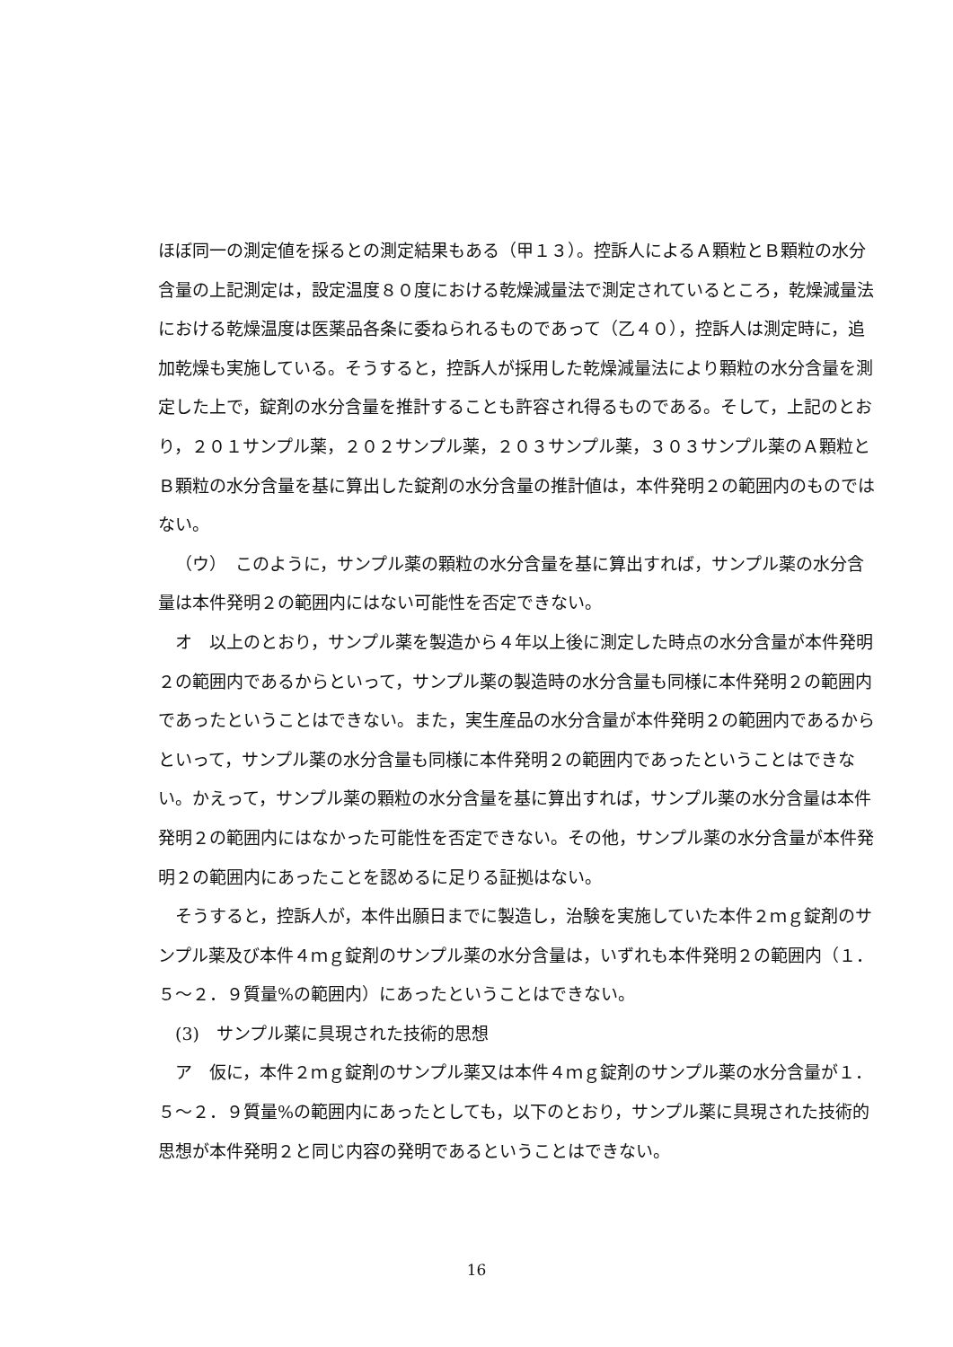ほぼ同一の測定値を採るとの測定結果もある（甲１３）。控訴人によるＡ顆粒とＢ顆粒の水分含量の上記測定は，設定温度８０度における乾燥減量法で測定されているところ，乾燥減量法における乾燥温度は医薬品各条に委ねられるものであって（乙４０），控訴人は測定時に，追加乾燥も実施している。そうすると，控訴人が採用した乾燥減量法により顆粒の水分含量を測定した上で，錠剤の水分含量を推計することも許容され得るものである。そして，上記のとおり，２０１サンプル薬，２０２サンプル薬，２０３サンプル薬，３０３サンプル薬のＡ顆粒とＢ顆粒の水分含量を基に算出した錠剤の水分含量の推計値は，本件発明２の範囲内のものではない。
（ウ）　このように，サンプル薬の顆粒の水分含量を基に算出すれば，サンプル薬の水分含量は本件発明２の範囲内にはない可能性を否定できない。
オ　以上のとおり，サンプル薬を製造から４年以上後に測定した時点の水分含量が本件発明２の範囲内であるからといって，サンプル薬の製造時の水分含量も同様に本件発明２の範囲内であったということはできない。また，実生産品の水分含量が本件発明２の範囲内であるからといって，サンプル薬の水分含量も同様に本件発明２の範囲内であったということはできない。かえって，サンプル薬の顆粒の水分含量を基に算出すれば，サンプル薬の水分含量は本件発明２の範囲内にはなかった可能性を否定できない。その他，サンプル薬の水分含量が本件発明２の範囲内にあったことを認めるに足りる証拠はない。
そうすると，控訴人が，本件出願日までに製造し，治験を実施していた本件２ｍｇ錠剤のサンプル薬及び本件４ｍｇ錠剤のサンプル薬の水分含量は，いずれも本件発明２の範囲内（１．５～２．９質量%の範囲内）にあったということはできない。
(3)　サンプル薬に具現された技術的思想
ア　仮に，本件２ｍｇ錠剤のサンプル薬又は本件４ｍｇ錠剤のサンプル薬の水分含量が１．５～２．９質量%の範囲内にあったとしても，以下のとおり，サンプル薬に具現された技術的思想が本件発明２と同じ内容の発明であるということはできない。
16